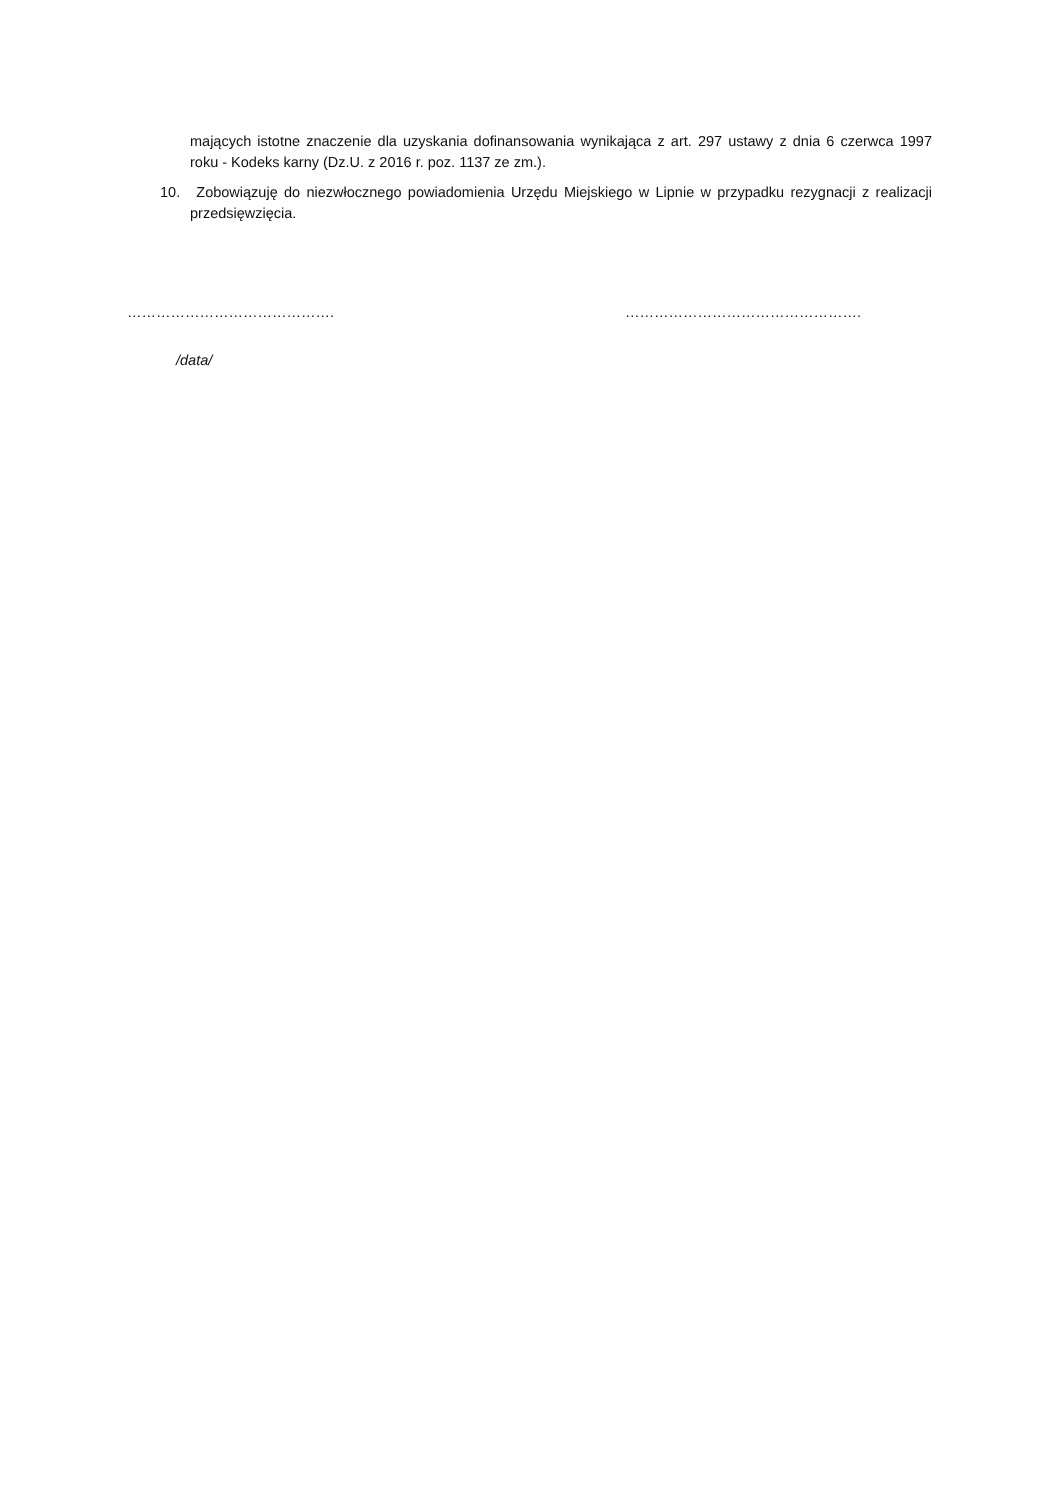mających istotne znaczenie dla uzyskania dofinansowania wynikająca z art. 297 ustawy z dnia 6 czerwca 1997 roku - Kodeks karny (Dz.U. z 2016 r. poz. 1137 ze zm.).
10. Zobowiązuję do niezwłocznego powiadomienia Urzędu Miejskiego w Lipnie w przypadku rezygnacji z realizacji przedsięwzięcia.
……………………………………. ………………………………………….
/data/